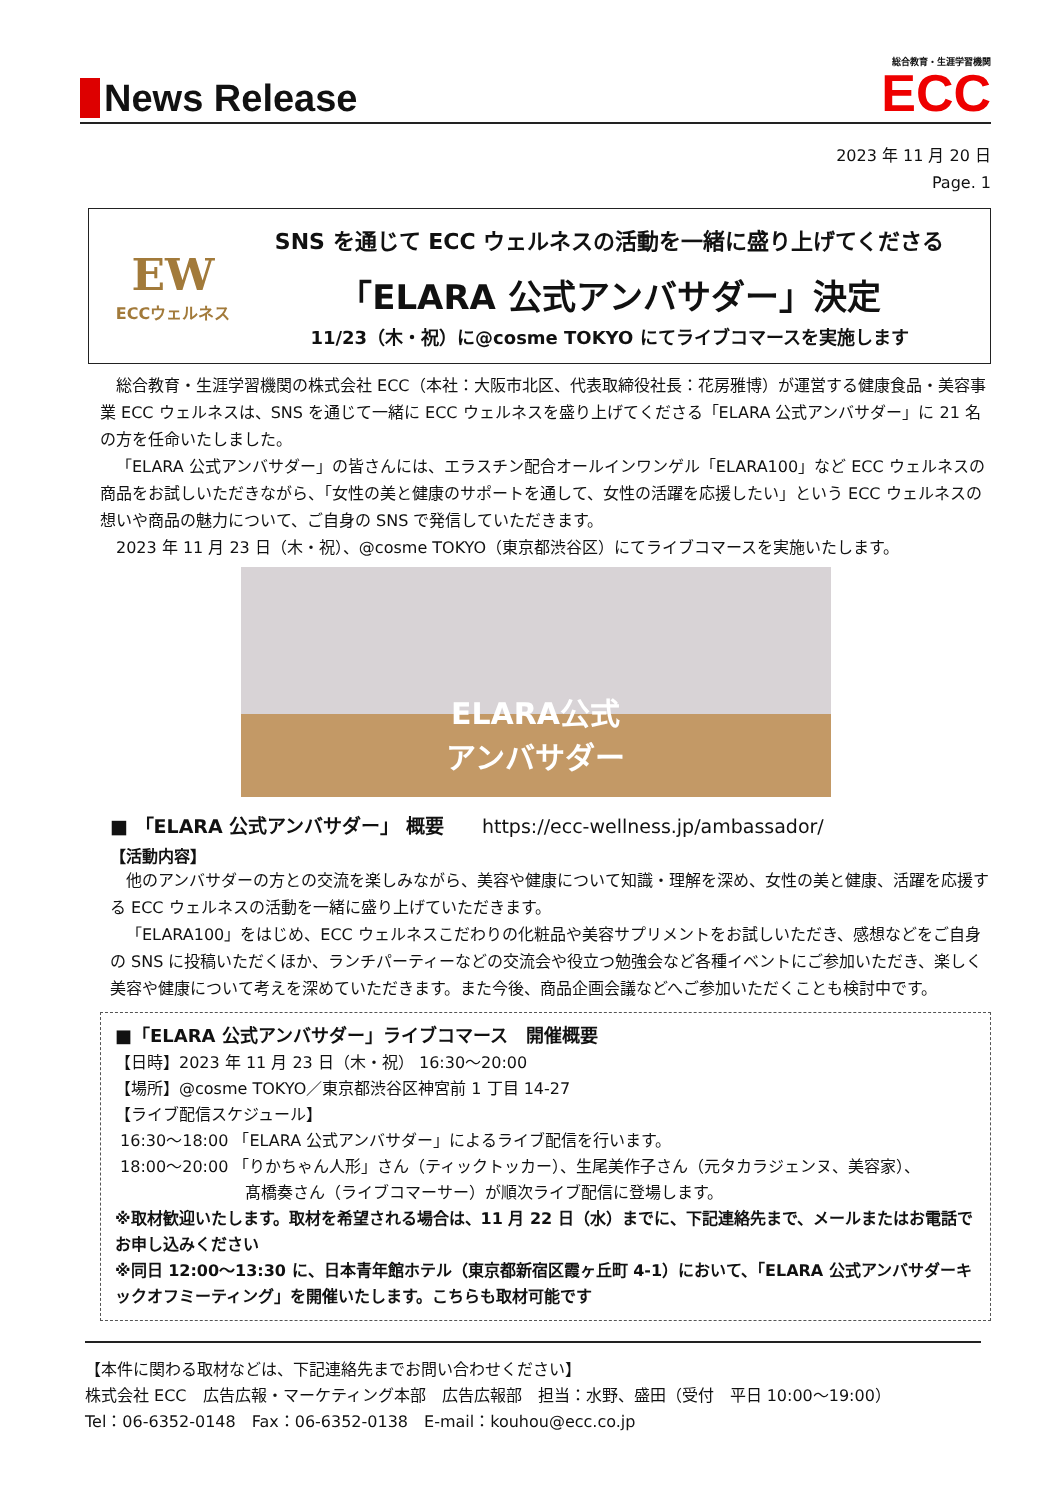News Release
総合教育・生涯学習機関
ECC
2023 年 11 月 20 日
Page. 1
EW
ECCウェルネス
SNS を通じて ECC ウェルネスの活動を一緒に盛り上げてくださる
「ELARA 公式アンバサダー」決定
11/23（木・祝）に@cosme TOKYO にてライブコマースを実施します
総合教育・生涯学習機関の株式会社 ECC（本社：大阪市北区、代表取締役社長：花房雅博）が運営する健康食品・美容事業 ECC ウェルネスは、SNS を通じて一緒に ECC ウェルネスを盛り上げてくださる「ELARA 公式アンバサダー」に 21 名の方を任命いたしました。
「ELARA 公式アンバサダー」の皆さんには、エラスチン配合オールインワンゲル「ELARA100」など ECC ウェルネスの商品をお試しいただきながら、「女性の美と健康のサポートを通して、女性の活躍を応援したい」という ECC ウェルネスの想いや商品の魅力について、ご自身の SNS で発信していただきます。
2023 年 11 月 23 日（木・祝）、@cosme TOKYO（東京都渋谷区）にてライブコマースを実施いたします。
ELARA公式
アンバサダー
■ 「ELARA 公式アンバサダー」 概要　　https://ecc-wellness.jp/ambassador/
【活動内容】
他のアンバサダーの方との交流を楽しみながら、美容や健康について知識・理解を深め、女性の美と健康、活躍を応援する ECC ウェルネスの活動を一緒に盛り上げていただきます。
「ELARA100」をはじめ、ECC ウェルネスこだわりの化粧品や美容サプリメントをお試しいただき、感想などをご自身の SNS に投稿いただくほか、ランチパーティーなどの交流会や役立つ勉強会など各種イベントにご参加いただき、楽しく美容や健康について考えを深めていただきます。また今後、商品企画会議などへご参加いただくことも検討中です。
■「ELARA 公式アンバサダー」ライブコマース　開催概要
【日時】2023 年 11 月 23 日（木・祝） 16:30～20:00
【場所】@cosme TOKYO／東京都渋谷区神宮前 1 丁目 14-27
【ライブ配信スケジュール】
16:30～18:00 「ELARA 公式アンバサダー」によるライブ配信を行います。
18:00～20:00 「りかちゃん人形」さん（ティックトッカー）、生尾美作子さん（元タカラジェンヌ、美容家）、
髙橋奏さん（ライブコマーサー）が順次ライブ配信に登場します。
※取材歓迎いたします。取材を希望される場合は、11 月 22 日（水）までに、下記連絡先まで、メールまたはお電話でお申し込みください
※同日 12:00～13:30 に、日本青年館ホテル（東京都新宿区霞ヶ丘町 4-1）において、「ELARA 公式アンバサダーキックオフミーティング」を開催いたします。こちらも取材可能です
【本件に関わる取材などは、下記連絡先までお問い合わせください】
株式会社 ECC　広告広報・マーケティング本部　広告広報部　担当：水野、盛田（受付　平日 10:00～19:00）
Tel：06-6352-0148　Fax：06-6352-0138　E-mail：kouhou@ecc.co.jp